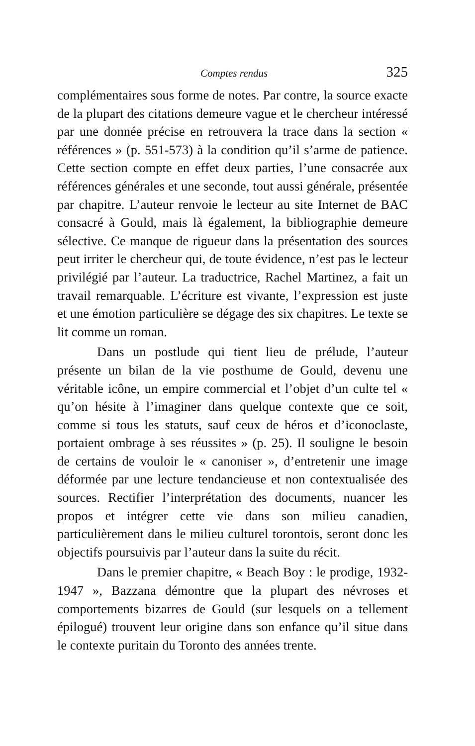Comptes rendus 325
complémentaires sous forme de notes. Par contre, la source exacte de la plupart des citations demeure vague et le chercheur intéressé par une donnée précise en retrouvera la trace dans la section « références » (p. 551-573) à la condition qu’il s’arme de patience. Cette section compte en effet deux parties, l’une consacrée aux références générales et une seconde, tout aussi générale, présentée par chapitre. L’auteur renvoie le lecteur au site Internet de BAC consacré à Gould, mais là également, la bibliographie demeure sélective. Ce manque de rigueur dans la présentation des sources peut irriter le chercheur qui, de toute évidence, n’est pas le lecteur privilégié par l’auteur. La traductrice, Rachel Martinez, a fait un travail remarquable. L’écriture est vivante, l’expression est juste et une émotion particulière se dégage des six chapitres. Le texte se lit comme un roman.
Dans un postlude qui tient lieu de prélude, l’auteur présente un bilan de la vie posthume de Gould, devenu une véritable icône, un empire commercial et l’objet d’un culte tel « qu’on hésite à l’imaginer dans quelque contexte que ce soit, comme si tous les statuts, sauf ceux de héros et d’iconoclaste, portaient ombrage à ses réussites » (p. 25). Il souligne le besoin de certains de vouloir le « canoniser », d’entretenir une image déformée par une lecture tendancieuse et non contextualisée des sources. Rectifier l’interprétation des documents, nuancer les propos et intégrer cette vie dans son milieu canadien, particulièrement dans le milieu culturel torontois, seront donc les objectifs poursuivis par l’auteur dans la suite du récit.
Dans le premier chapitre, « Beach Boy : le prodige, 1932-1947 », Bazzana démontre que la plupart des névroses et comportements bizarres de Gould (sur lesquels on a tellement épilogué) trouvent leur origine dans son enfance qu’il situe dans le contexte puritain du Toronto des années trente.